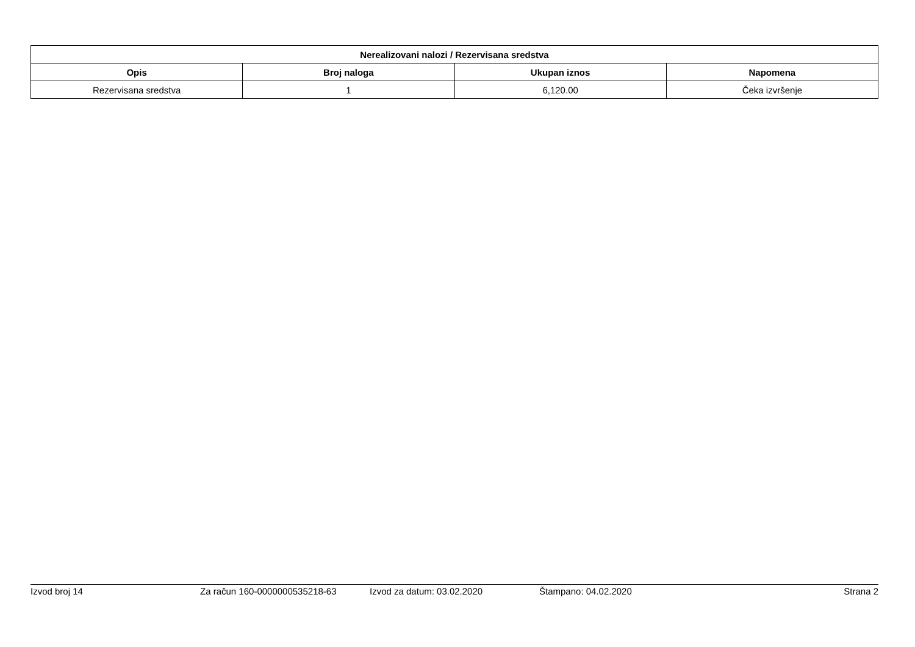| Nerealizovani nalozi / Rezervisana sredstva | | | |
| --- | --- | --- | --- |
| Opis | Broj naloga | Ukupan iznos | Napomena |
| Rezervisana sredstva | 1 | 6,120.00 | Čeka izvršenje |
Izvod broj 14 Za račun 160-0000000535218-63 Izvod za datum: 03.02.2020 Štampano: 04.02.2020 Strana 2